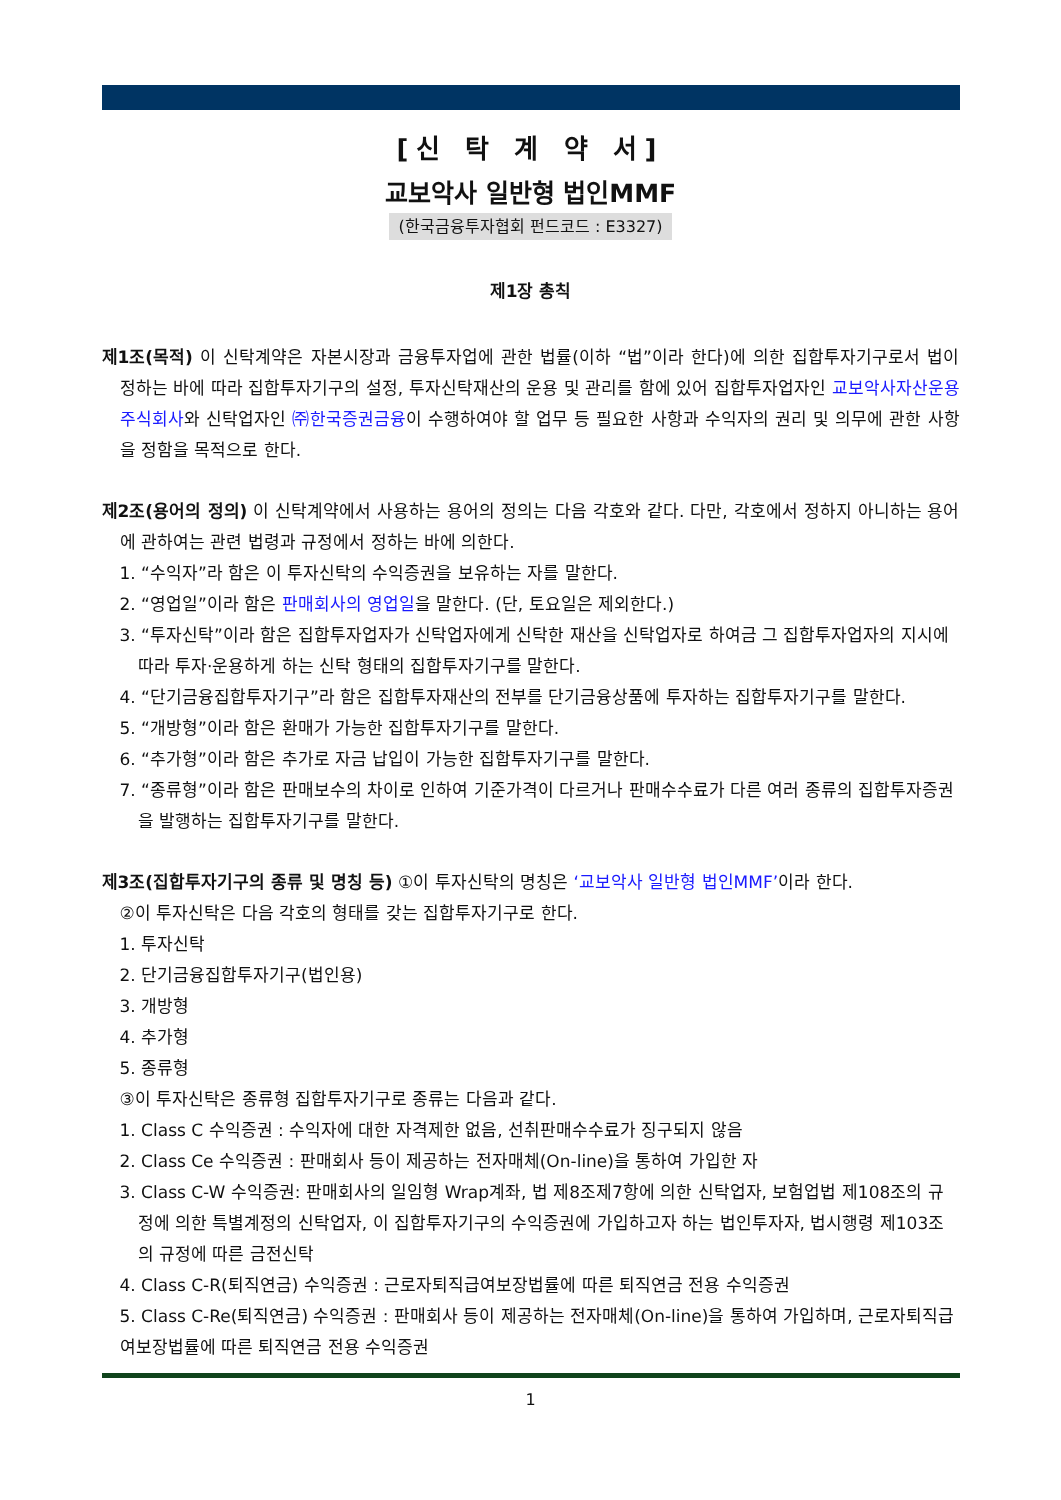[신 탁 계 약 서]
교보악사 일반형 법인MMF
(한국금융투자협회 펀드코드 : E3327)
제1장 총칙
제1조(목적) 이 신탁계약은 자본시장과 금융투자업에 관한 법률(이하 “법”이라 한다)에 의한 집합투자기구로서 법이 정하는 바에 따라 집합투자기구의 설정, 투자신탁재산의 운용 및 관리를 함에 있어 집합투자업자인 교보악사자산운용주식회사와 신탁업자인 ㈜한국증권금융이 수행하여야 할 업무 등 필요한 사항과 수익자의 권리 및 의무에 관한 사항을 정함을 목적으로 한다.
제2조(용어의 정의) 이 신탁계약에서 사용하는 용어의 정의는 다음 각호와 같다. 다만, 각호에서 정하지 아니하는 용어에 관하여는 관련 법령과 규정에서 정하는 바에 의한다.
1. “수익자”라 함은 이 투자신탁의 수익증권을 보유하는 자를 말한다.
2. “영업일”이라 함은 판매회사의 영업일을 말한다. (단, 토요일은 제외한다.)
3. “투자신탁”이라 함은 집합투자업자가 신탁업자에게 신탁한 재산을 신탁업자로 하여금 그 집합투자업자의 지시에 따라 투자·운용하게 하는 신탁 형태의 집합투자기구를 말한다.
4. “단기금융집합투자기구”라 함은 집합투자재산의 전부를 단기금융상품에 투자하는 집합투자기구를 말한다.
5. “개방형”이라 함은 환매가 가능한 집합투자기구를 말한다.
6. “추가형”이라 함은 추가로 자금 납입이 가능한 집합투자기구를 말한다.
7. “종류형”이라 함은 판매보수의 차이로 인하여 기준가격이 다르거나 판매수수료가 다른 여러 종류의 집합투자증권을 발행하는 집합투자기구를 말한다.
제3조(집합투자기구의 종류 및 명칭 등) ①이 투자신탁의 명칭은 ‘교보악사 일반형 법인MMF’이라 한다.
②이 투자신탁은 다음 각호의 형태를 갖는 집합투자기구로 한다.
1. 투자신탁
2. 단기금융집합투자기구(법인용)
3. 개방형
4. 추가형
5. 종류형
③이 투자신탁은 종류형 집합투자기구로 종류는 다음과 같다.
1. Class C 수익증권 : 수익자에 대한 자격제한 없음, 선취판매수수료가 징구되지 않음
2. Class Ce 수익증권 : 판매회사 등이 제공하는 전자매체(On-line)을 통하여 가입한 자
3. Class C-W 수익증권: 판매회사의 일임형 Wrap계좌, 법 제8조제7항에 의한 신탁업자, 보험업법 제108조의 규정에 의한 특별계정의 신탁업자, 이 집합투자기구의 수익증권에 가입하고자 하는 법인투자자, 법시행령 제103조의 규정에 따른 금전신탁
4. Class C-R(퇴직연금) 수익증권 : 근로자퇴직급여보장법률에 따른 퇴직연금 전용 수익증권
5. Class C-Re(퇴직연금) 수익증권 : 판매회사 등이 제공하는 전자매체(On-line)을 통하여 가입하며, 근로자퇴직급여보장법률에 따른 퇴직연금 전용 수익증권
1